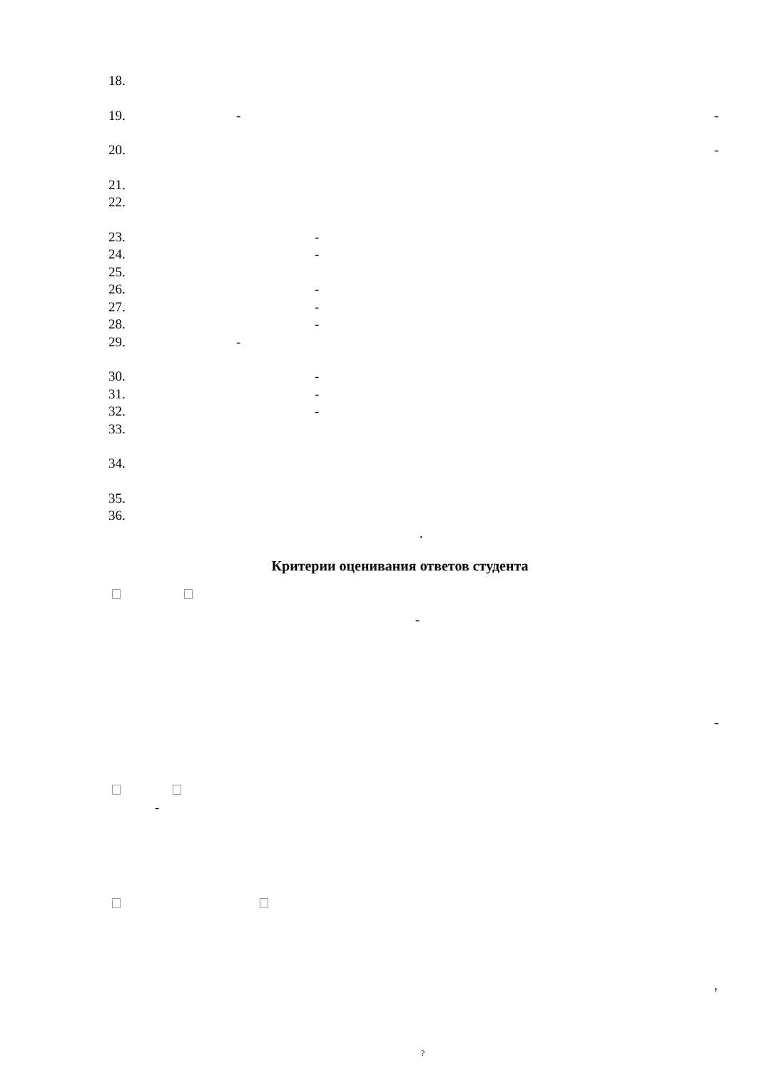18. 19. - -
20. -
21. 22. 23. -
24. -
25. 26. -
27. -
28. -
29. -
30. -
31. -
32. -
33. 34. 35. 36. .
Критерии оценивания ответов студента
- -
- ,
?